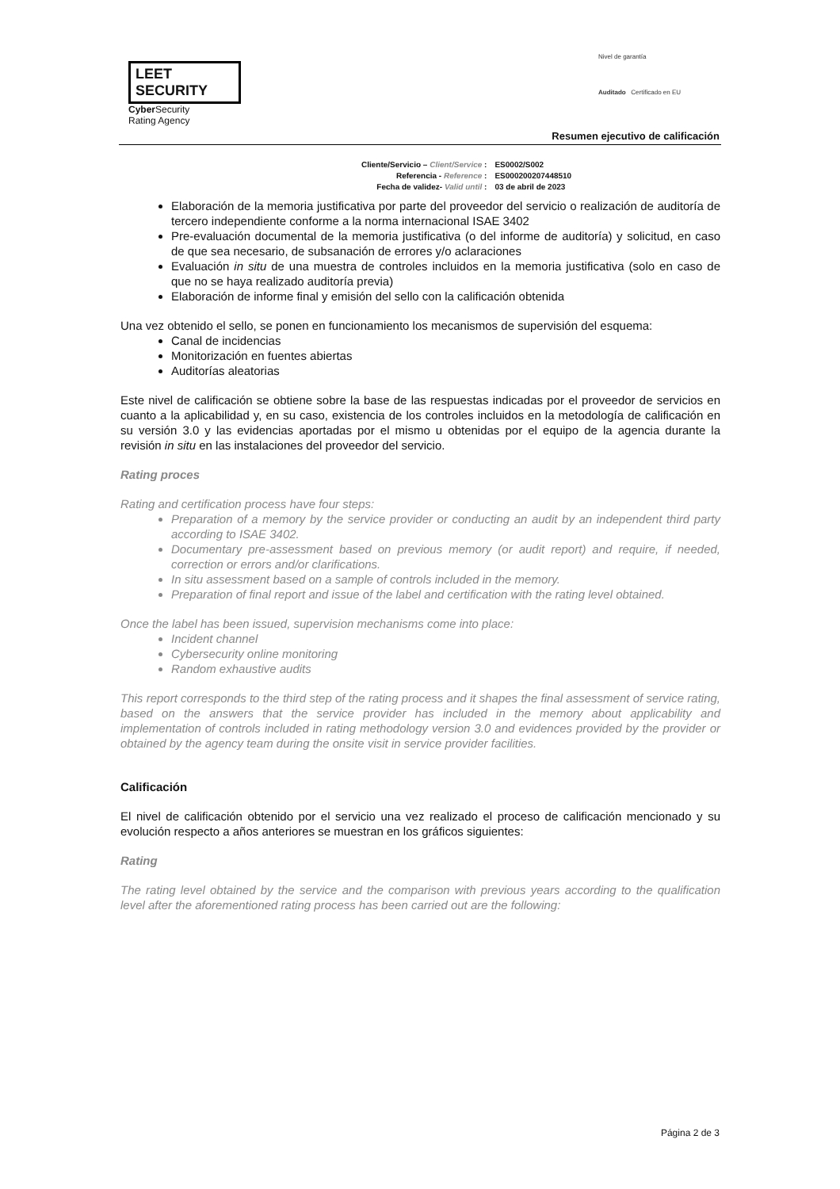LEET SECURITY
Cyber Security
Rating Agency
Nivel de garantía
Auditado Certificado en EU
Resumen ejecutivo de calificación
| Cliente/Servicio – Client/Service : | ES0002/S002 |
| Referencia - Reference : | ES000200207448510 |
| Fecha de validez- Valid until : | 03 de abril de 2023 |
Elaboración de la memoria justificativa por parte del proveedor del servicio o realización de auditoría de tercero independiente conforme a la norma internacional ISAE 3402
Pre-evaluación documental de la memoria justificativa (o del informe de auditoría) y solicitud, en caso de que sea necesario, de subsanación de errores y/o aclaraciones
Evaluación in situ de una muestra de controles incluidos en la memoria justificativa (solo en caso de que no se haya realizado auditoría previa)
Elaboración de informe final y emisión del sello con la calificación obtenida
Una vez obtenido el sello, se ponen en funcionamiento los mecanismos de supervisión del esquema:
Canal de incidencias
Monitorización en fuentes abiertas
Auditorías aleatorias
Este nivel de calificación se obtiene sobre la base de las respuestas indicadas por el proveedor de servicios en cuanto a la aplicabilidad y, en su caso, existencia de los controles incluidos en la metodología de calificación en su versión 3.0 y las evidencias aportadas por el mismo u obtenidas por el equipo de la agencia durante la revisión in situ en las instalaciones del proveedor del servicio.
Rating proces
Rating and certification process have four steps:
Preparation of a memory by the service provider or conducting an audit by an independent third party according to ISAE 3402.
Documentary pre-assessment based on previous memory (or audit report) and require, if needed, correction or errors and/or clarifications.
In situ assessment based on a sample of controls included in the memory.
Preparation of final report and issue of the label and certification with the rating level obtained.
Once the label has been issued, supervision mechanisms come into place:
Incident channel
Cybersecurity online monitoring
Random exhaustive audits
This report corresponds to the third step of the rating process and it shapes the final assessment of service rating, based on the answers that the service provider has included in the memory about applicability and implementation of controls included in rating methodology version 3.0 and evidences provided by the provider or obtained by the agency team during the onsite visit in service provider facilities.
Calificación
El nivel de calificación obtenido por el servicio una vez realizado el proceso de calificación mencionado y su evolución respecto a años anteriores se muestran en los gráficos siguientes:
Rating
The rating level obtained by the service and the comparison with previous years according to the qualification level after the aforementioned rating process has been carried out are the following:
Página 2 de 3